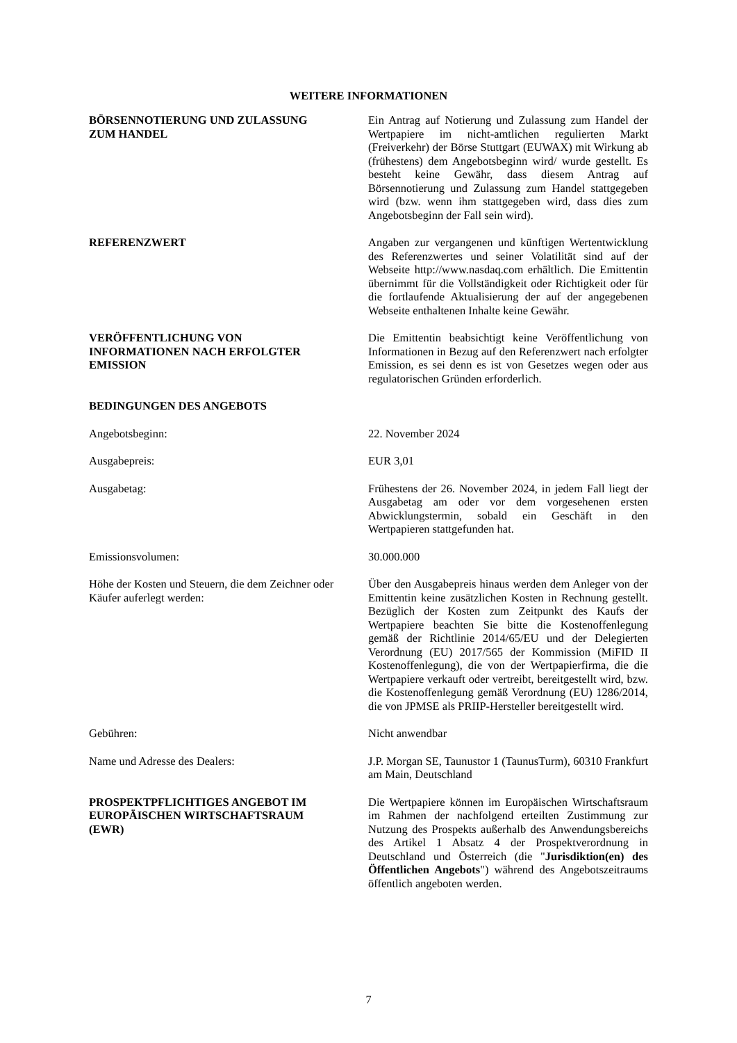WEITERE INFORMATIONEN
| BÖRSENNOTIERUNG UND ZULASSUNG ZUM HANDEL | Ein Antrag auf Notierung und Zulassung zum Handel der Wertpapiere im nicht-amtlichen regulierten Markt (Freiverkehr) der Börse Stuttgart (EUWAX) mit Wirkung ab (frühestens) dem Angebotsbeginn wird/ wurde gestellt. Es besteht keine Gewähr, dass diesem Antrag auf Börsennotierung und Zulassung zum Handel stattgegeben wird (bzw. wenn ihm stattgegeben wird, dass dies zum Angebotsbeginn der Fall sein wird). |
| REFERENZWERT | Angaben zur vergangenen und künftigen Wertentwicklung des Referenzwertes und seiner Volatilität sind auf der Webseite http://www.nasdaq.com erhältlich. Die Emittentin übernimmt für die Vollständigkeit oder Richtigkeit oder für die fortlaufende Aktualisierung der auf der angegebenen Webseite enthaltenen Inhalte keine Gewähr. |
| VERÖFFENTLICHUNG VON INFORMATIONEN NACH ERFOLGTER EMISSION | Die Emittentin beabsichtigt keine Veröffentlichung von Informationen in Bezug auf den Referenzwert nach erfolgter Emission, es sei denn es ist von Gesetzes wegen oder aus regulatorischen Gründen erforderlich. |
| BEDINGUNGEN DES ANGEBOTS | |
| Angebotsbeginn: | 22. November 2024 |
| Ausgabepreis: | EUR 3,01 |
| Ausgabetag: | Frühestens der 26. November 2024, in jedem Fall liegt der Ausgabetag am oder vor dem vorgesehenen ersten Abwicklungstermin, sobald ein Geschäft in den Wertpapieren stattgefunden hat. |
| Emissionsvolumen: | 30.000.000 |
| Höhe der Kosten und Steuern, die dem Zeichner oder Käufer auferlegt werden: | Über den Ausgabepreis hinaus werden dem Anleger von der Emittentin keine zusätzlichen Kosten in Rechnung gestellt. Bezüglich der Kosten zum Zeitpunkt des Kaufs der Wertpapiere beachten Sie bitte die Kostenoffenlegung gemäß der Richtlinie 2014/65/EU und der Delegierten Verordnung (EU) 2017/565 der Kommission (MiFID II Kostenoffenlegung), die von der Wertpapierfirma, die die Wertpapiere verkauft oder vertreibt, bereitgestellt wird, bzw. die Kostenoffenlegung gemäß Verordnung (EU) 1286/2014, die von JPMSE als PRIIP-Hersteller bereitgestellt wird. |
| Gebühren: | Nicht anwendbar |
| Name und Adresse des Dealers: | J.P. Morgan SE, Taunustor 1 (TaunusTurm), 60310 Frankfurt am Main, Deutschland |
| PROSPEKTPFLICHTIGES ANGEBOT IM EUROPÄISCHEN WIRTSCHAFTSRAUM (EWR) | Die Wertpapiere können im Europäischen Wirtschaftsraum im Rahmen der nachfolgend erteilten Zustimmung zur Nutzung des Prospekts außerhalb des Anwendungsbereichs des Artikel 1 Absatz 4 der Prospektverordnung in Deutschland und Österreich (die " Jurisdiktion(en) des Öffentlichen Angebots ") während des Angebotszeitraums öffentlich angeboten werden. |
7